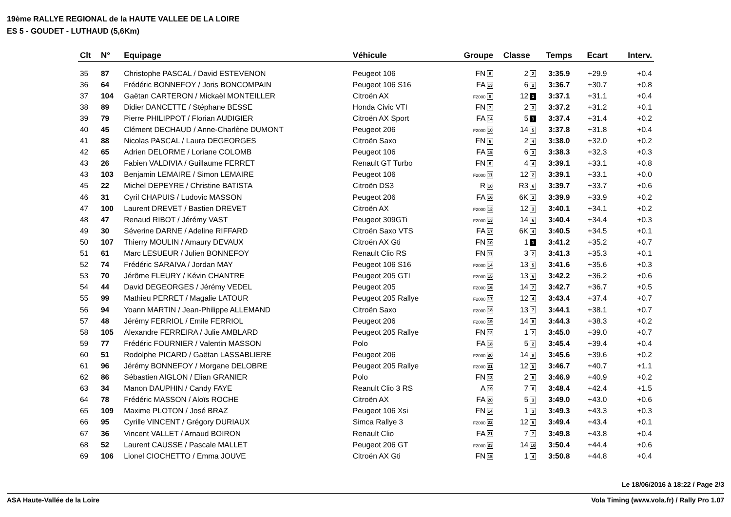19ème RALLYE REGIONAL de la HAUTE VALLEE DE LA LOIRE
ES 5 - GOUDET - LUTHAUD (5,6Km)
| Clt | N° | Equipage | Véhicule | Groupe | Classe | Temps | Ecart | Interv. |
| --- | --- | --- | --- | --- | --- | --- | --- | --- |
| 35 | 87 | Christophe PASCAL / David ESTEVENON | Peugeot 106 | FN 6 | 2 2 | 3:35.9 | +29.9 | +0.4 |
| 36 | 64 | Frédéric BONNEFOY / Joris BONCOMPAIN | Peugeot 106 S16 | FA 13 | 6 2 | 3:36.7 | +30.7 | +0.8 |
| 37 | 104 | Gaëtan CARTERON / Mickaël MONTEILLER | Citroën AX | F2000 9 | 12 1 | 3:37.1 | +31.1 | +0.4 |
| 38 | 89 | Didier DANCETTE / Stéphane BESSE | Honda Civic VTI | FN 7 | 2 3 | 3:37.2 | +31.2 | +0.1 |
| 39 | 79 | Pierre PHILIPPOT / Florian AUDIGIER | Citroën AX Sport | FA 14 | 5 1 | 3:37.4 | +31.4 | +0.2 |
| 40 | 45 | Clément DECHAUD / Anne-Charlène DUMONT | Peugeot 206 | F2000 10 | 14 5 | 3:37.8 | +31.8 | +0.4 |
| 41 | 88 | Nicolas PASCAL / Laura DEGEORGES | Citroën Saxo | FN 8 | 2 4 | 3:38.0 | +32.0 | +0.2 |
| 42 | 65 | Adrien DELORME / Loriane COLOMB | Peugeot 106 | FA 15 | 6 3 | 3:38.3 | +32.3 | +0.3 |
| 43 | 26 | Fabien VALDIVIA / Guillaume FERRET | Renault GT Turbo | FN 9 | 4 4 | 3:39.1 | +33.1 | +0.8 |
| 43 | 103 | Benjamin LEMAIRE / Simon LEMAIRE | Peugeot 106 | F2000 11 | 12 2 | 3:39.1 | +33.1 | +0.0 |
| 45 | 22 | Michel DEPEYRE / Christine BATISTA | Citroën DS3 | R 10 | R3 6 | 3:39.7 | +33.7 | +0.6 |
| 46 | 31 | Cyril CHAPUIS / Ludovic MASSON | Peugeot 206 | FA 16 | 6K 3 | 3:39.9 | +33.9 | +0.2 |
| 47 | 100 | Laurent DREVET / Bastien DREVET | Citroën AX | F2000 12 | 12 3 | 3:40.1 | +34.1 | +0.2 |
| 48 | 47 | Renaud RIBOT / Jérémy VAST | Peugeot 309GTi | F2000 13 | 14 6 | 3:40.4 | +34.4 | +0.3 |
| 49 | 30 | Séverine DARNE / Adeline RIFFARD | Citroën Saxo VTS | FA 17 | 6K 4 | 3:40.5 | +34.5 | +0.1 |
| 50 | 107 | Thierry MOULIN / Amaury DEVAUX | Citroën AX Gti | FN 10 | 1 1 | 3:41.2 | +35.2 | +0.7 |
| 51 | 61 | Marc LESUEUR / Julien BONNEFOY | Renault Clio RS | FN 11 | 3 2 | 3:41.3 | +35.3 | +0.1 |
| 52 | 74 | Frédéric SARAIVA / Jordan MAY | Peugeot 106 S16 | F2000 14 | 13 5 | 3:41.6 | +35.6 | +0.3 |
| 53 | 70 | Jérôme FLEURY / Kévin CHANTRE | Peugeot 205 GTI | F2000 15 | 13 6 | 3:42.2 | +36.2 | +0.6 |
| 54 | 44 | David DEGEORGES / Jérémy VEDEL | Peugeot 205 | F2000 16 | 14 7 | 3:42.7 | +36.7 | +0.5 |
| 55 | 99 | Mathieu PERRET / Magalie LATOUR | Peugeot 205 Rallye | F2000 17 | 12 4 | 3:43.4 | +37.4 | +0.7 |
| 56 | 94 | Yoann MARTIN / Jean-Philippe ALLEMAND | Citroën Saxo | F2000 18 | 13 7 | 3:44.1 | +38.1 | +0.7 |
| 57 | 48 | Jérémy FERRIOL / Emile FERRIOL | Peugeot 206 | F2000 19 | 14 8 | 3:44.3 | +38.3 | +0.2 |
| 58 | 105 | Alexandre FERREIRA / Julie AMBLARD | Peugeot 205 Rallye | FN 12 | 1 2 | 3:45.0 | +39.0 | +0.7 |
| 59 | 77 | Frédéric FOURNIER / Valentin MASSON | Polo | FA 18 | 5 2 | 3:45.4 | +39.4 | +0.4 |
| 60 | 51 | Rodolphe PICARD / Gaëtan LASSABLIERE | Peugeot 206 | F2000 20 | 14 9 | 3:45.6 | +39.6 | +0.2 |
| 61 | 96 | Jérémy BONNEFOY / Morgane DELOBRE | Peugeot 205 Rallye | F2000 21 | 12 5 | 3:46.7 | +40.7 | +1.1 |
| 62 | 86 | Sébastien AIGLON / Elian GRANIER | Polo | FN 13 | 2 5 | 3:46.9 | +40.9 | +0.2 |
| 63 | 34 | Manon DAUPHIN / Candy FAYE | Reanult Clio 3 RS | A 19 | 7 6 | 3:48.4 | +42.4 | +1.5 |
| 64 | 78 | Frédéric MASSON / Aloïs ROCHE | Citroën AX | FA 20 | 5 3 | 3:49.0 | +43.0 | +0.6 |
| 65 | 109 | Maxime PLOTON / José BRAZ | Peugeot 106 Xsi | FN 14 | 1 3 | 3:49.3 | +43.3 | +0.3 |
| 66 | 95 | Cyrille VINCENT / Grégory DURIAUX | Simca Rallye 3 | F2000 22 | 12 6 | 3:49.4 | +43.4 | +0.1 |
| 67 | 36 | Vincent VALLET / Arnaud BOIRON | Renault Clio | FA 21 | 7 7 | 3:49.8 | +43.8 | +0.4 |
| 68 | 52 | Laurent CAUSSE / Pascale MALLET | Peugeot 206 GT | F2000 23 | 14 10 | 3:50.4 | +44.4 | +0.6 |
| 69 | 106 | Lionel CIOCHETTO / Emma JOUVE | Citroën AX Gti | FN 15 | 1 4 | 3:50.8 | +44.8 | +0.4 |
Le 18/06/2016 à 18:22 / Page 2/3
ASA Haute-Vallée de la Loire Vola Timing (www.vola.fr) / Rally Pro 1.07